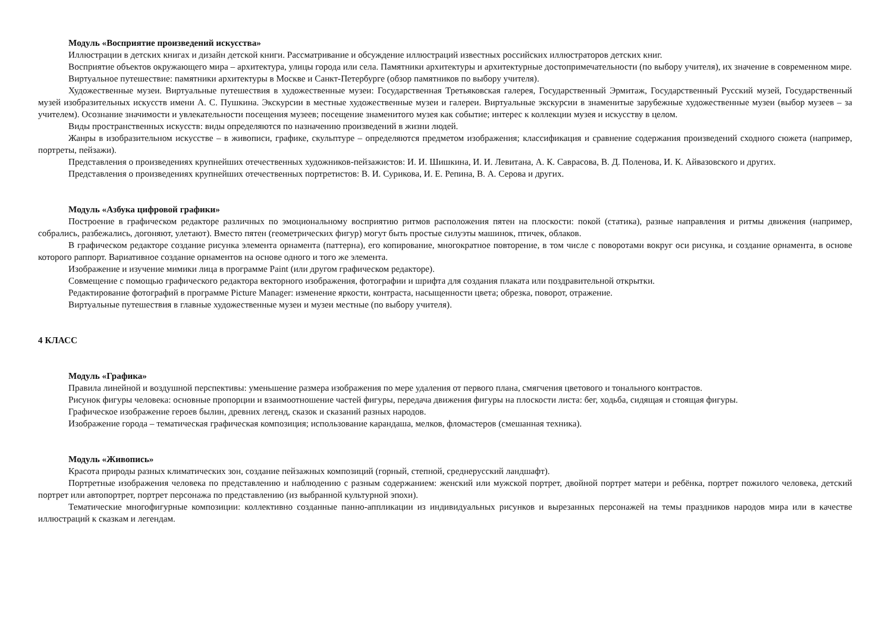Модуль «Восприятие произведений искусства»
Иллюстрации в детских книгах и дизайн детской книги. Рассматривание и обсуждение иллюстраций известных российских иллюстраторов детских книг.
Восприятие объектов окружающего мира – архитектура, улицы города или села. Памятники архитектуры и архитектурные достопримечательности (по выбору учителя), их значение в современном мире.
Виртуальное путешествие: памятники архитектуры в Москве и Санкт-Петербурге (обзор памятников по выбору учителя).
Художественные музеи. Виртуальные путешествия в художественные музеи: Государственная Третьяковская галерея, Государственный Эрмитаж, Государственный Русский музей, Государственный музей изобразительных искусств имени А. С. Пушкина. Экскурсии в местные художественные музеи и галереи. Виртуальные экскурсии в знаменитые зарубежные художественные музеи (выбор музеев – за учителем). Осознание значимости и увлекательности посещения музеев; посещение знаменитого музея как событие; интерес к коллекции музея и искусству в целом.
Виды пространственных искусств: виды определяются по назначению произведений в жизни людей.
Жанры в изобразительном искусстве – в живописи, графике, скульптуре – определяются предметом изображения; классификация и сравнение содержания произведений сходного сюжета (например, портреты, пейзажи).
Представления о произведениях крупнейших отечественных художников-пейзажистов: И. И. Шишкина, И. И. Левитана, А. К. Саврасова, В. Д. Поленова, И. К. Айвазовского и других.
Представления о произведениях крупнейших отечественных портретистов: В. И. Сурикова, И. Е. Репина, В. А. Серова и других.
Модуль «Азбука цифровой графики»
Построение в графическом редакторе различных по эмоциональному восприятию ритмов расположения пятен на плоскости: покой (статика), разные направления и ритмы движения (например, собрались, разбежались, догоняют, улетают). Вместо пятен (геометрических фигур) могут быть простые силуэты машинок, птичек, облаков.
В графическом редакторе создание рисунка элемента орнамента (паттерна), его копирование, многократное повторение, в том числе с поворотами вокруг оси рисунка, и создание орнамента, в основе которого раппорт. Вариативное создание орнаментов на основе одного и того же элемента.
Изображение и изучение мимики лица в программе Paint (или другом графическом редакторе).
Совмещение с помощью графического редактора векторного изображения, фотографии и шрифта для создания плаката или поздравительной открытки.
Редактирование фотографий в программе Picture Manager: изменение яркости, контраста, насыщенности цвета; обрезка, поворот, отражение.
Виртуальные путешествия в главные художественные музеи и музеи местные (по выбору учителя).
4 КЛАСС
Модуль «Графика»
Правила линейной и воздушной перспективы: уменьшение размера изображения по мере удаления от первого плана, смягчения цветового и тонального контрастов.
Рисунок фигуры человека: основные пропорции и взаимоотношение частей фигуры, передача движения фигуры на плоскости листа: бег, ходьба, сидящая и стоящая фигуры.
Графическое изображение героев былин, древних легенд, сказок и сказаний разных народов.
Изображение города – тематическая графическая композиция; использование карандаша, мелков, фломастеров (смешанная техника).
Модуль «Живопись»
Красота природы разных климатических зон, создание пейзажных композиций (горный, степной, среднерусский ландшафт).
Портретные изображения человека по представлению и наблюдению с разным содержанием: женский или мужской портрет, двойной портрет матери и ребёнка, портрет пожилого человека, детский портрет или автопортрет, портрет персонажа по представлению (из выбранной культурной эпохи).
Тематические многофигурные композиции: коллективно созданные панно-аппликации из индивидуальных рисунков и вырезанных персонажей на темы праздников народов мира или в качестве иллюстраций к сказкам и легендам.